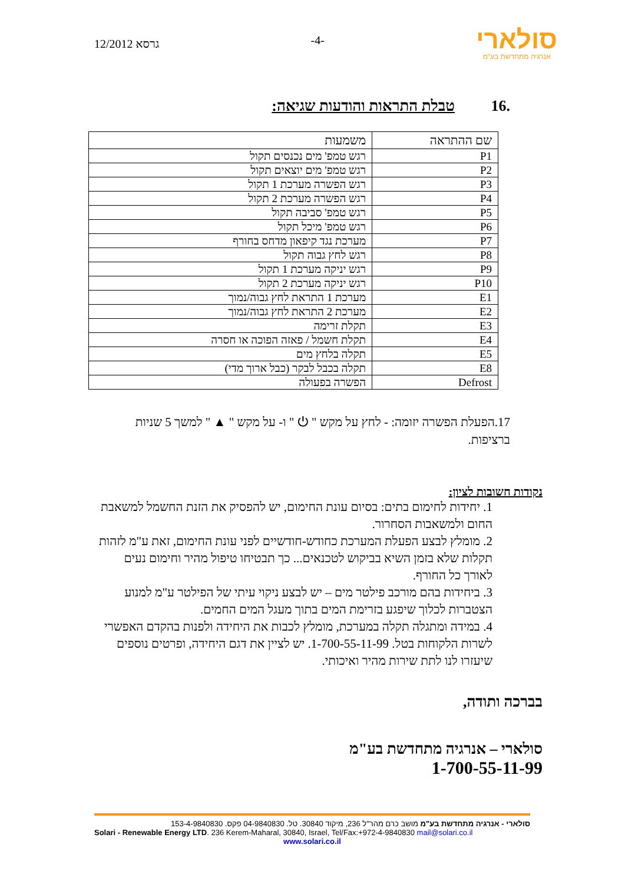12/2012 גרסא
-4-
סולארי
אנרגיה מתחדשת בע"מ
.16 טבלת התראות והודעות שגיאה:
| שם ההתראה | משמעות |
| --- | --- |
| P1 | רגש טמפ' מים נכנסים תקול |
| P2 | רגש טמפ' מים יוצאים תקול |
| P3 | רגש הפשרה מערכת 1 תקול |
| P4 | רגש הפשרה מערכת 2 תקול |
| P5 | רגש טמפ' סביבה תקול |
| P6 | רגש טמפ' מיכל תקול |
| P7 | מערכת נגד קיפאון מדחס בחורף |
| P8 | רגש לחץ גבוה תקול |
| P9 | רגש יניקה מערכת 1 תקול |
| P10 | רגש יניקה מערכת 2 תקול |
| E1 | מערכת 1 התראת לחץ גבוה/נמוך |
| E2 | מערכת 2 התראת לחץ גבוה/נמוך |
| E3 | תקלת זרימה |
| E4 | תקלת חשמל / פאזה הפוכה או חסרה |
| E5 | תקלה בלחץ מים |
| E8 | תקלה בכבל לבקר (כבל ארוך מדי) |
| Defrost | הפשרה בפעולה |
17.הפעלת הפשרה יזומה: - לחץ על מקש " ⏻ " ו- על מקש " ▲ " למשך 5 שניות ברציפות.
נקודות חשובות לציון:
1. יחידות לחימום בתים: בסיום עונת החימום, יש להפסיק את הזנת החשמל למשאבת החום ולמשאבות הסחרור.
2. מומלץ לבצע הפעלת המערכת כחודש-חודשיים לפני עונת החימום, זאת ע"מ לזהות תקלות שלא בזמן השיא בביקוש לטכנאים... כך תבטיחו טיפול מהיר וחימום נעים לאורך כל החורף.
3. ביחידות בהם מורכב פילטר מים – יש לבצע ניקוי עיתי של הפילטר ע"מ למנוע הצטברות לכלוך שיפגע בזרימת המים בתוך מעגל המים החמים.
4. במידה ומתגלה תקלה במערכת, מומלץ לכבות את היחידה ולפנות בהקדם האפשרי לשרות הלקוחות בטל. 1-700-55-11-99. יש לציין את דגם היחידה, ופרטים נוספים שיעזרו לנו לתת שירות מהיר ואיכותי.
בברכה ותודה,
סולארי – אנרגיה מתחדשת בע"מ
1-700-55-11-99
סולארי - אנרגיה מתחדשת בע"מ מושב כרם מהר"ל 236, מיקוד 30840. טל. 04-9840830 פקס. 153-4-9840830
Solari - Renewable Energy LTD. 236 Kerem-Maharal, 30840, Israel, Tel/Fax:+972-4-9840830 mail@solari.co.il
www.solari.co.il